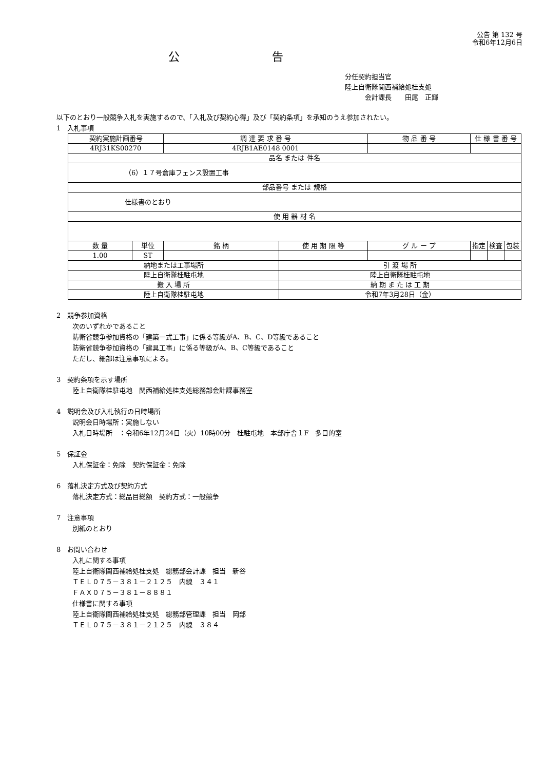公告 第 132 号
令和6年12月6日
公告
分任契約担当官
陸上自衛隊関西補給処桂支処
　　　会計課長　　田尾　正輝
以下のとおり一般競争入札を実施するので、「入札及び契約心得」及び「契約条項」を承知のうえ参加されたい。
1　入札事項
| 契約実施計画番号 | | 調 達 要 求 番 号 | | 物 品 番 号 | 仕 様 書 番 号 | | |
| 4RJ31KS00270 | | 4RJB1AE0148 0001 | | | | | |
| 品名 または 件名 | | | | | | | |
| （6）１７号倉庫フェンス設置工事 | | | | | | | |
| 部品番号 または 規格 | | | | | | | |
| 仕様書のとおり | | | | | | | |
| 使 用 器 材 名 | | | | | | | |
| 数 量 | 単位 | 銘 柄 | 使 用 期 限 等 | グ ル ー プ | 指定 | 検査 | 包装 |
| 1.00 | ST | | | | | | |
| 納地または工事場所 | | | 引 渡 場 所 | | | | |
| 陸上自衛隊桂駐屯地 | | | 陸上自衛隊桂駐屯地 | | | | |
| 搬 入 場 所 | | | 納 期 ま た は 工 期 | | | | |
| 陸上自衛隊桂駐屯地 | | | 令和7年3月28日（金） | | | | |
2　競争参加資格
次のいずれかであること
防衛省競争参加資格の「建築一式工事」に係る等級がA、B、C、D等級であること
防衛省競争参加資格の「建具工事」に係る等級がA、B、C等級であること
ただし、細部は注意事項による。
3　契約条項を示す場所
陸上自衛隊桂駐屯地　関西補給処桂支処総務部会計課事務室
4　説明会及び入札執行の日時場所
説明会日時場所：実施しない
入札日時場所　：令和6年12月24日（火）10時00分　桂駐屯地　本部庁舎１F　多目的室
5　保証金
入札保証金：免除　契約保証金：免除
6　落札決定方式及び契約方式
落札決定方式：総品目総額　契約方式：一般競争
7　注意事項
別紙のとおり
8　お問い合わせ
入札に関する事項
陸上自衛隊関西補給処桂支処　総務部会計課　担当　新谷
ＴＥＬ０７５－３８１－２１２５　内線　３４１
ＦＡＸ０７５－３８１－８８８１
仕様書に関する事項
陸上自衛隊関西補給処桂支処　総務部管理課　担当　岡部
ＴＥＬ０７５－３８１－２１２５　内線　３８４